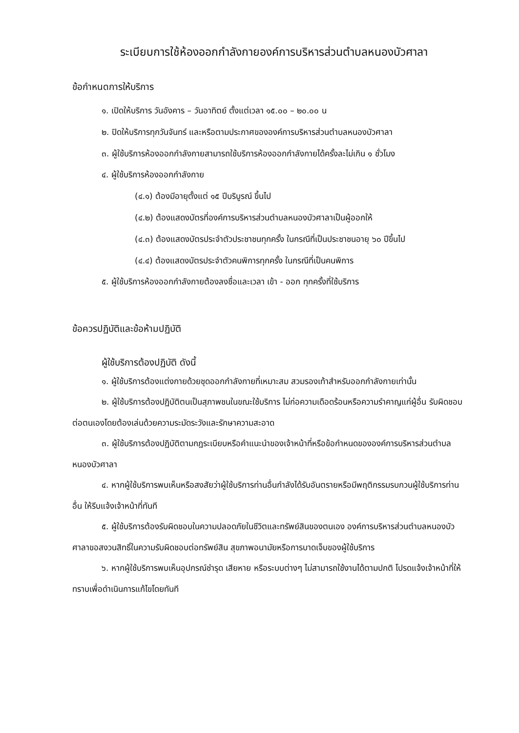ระเบียบการใช้ห้องออกกำลังกายองค์การบริหารส่วนตำบลหนองบัวศาลา
ข้อกำหนดการให้บริการ
๑. เปิดให้บริการ วันอังคาร – วันอาทิตย์ ตั้งแต่เวลา ๑๕.๐๐ – ๒๐.๐๐ น
๒. ปิดให้บริการทุกวันจันทร์ และหรือตามประกาศขององค์การบริหารส่วนตำบลหนองบัวศาลา
๓. ผู้ใช้บริการห้องออกกำลังกายสามารถใช้บริการห้องออกกำลังกายได้ครั้งละไม่เกิน ๑ ชั่วโมง
๔. ผู้ใช้บริการห้องออกกำลังกาย
(๔.๑) ต้องมีอายุตั้งแต่ ๑๕ ปีบริบูรณ์ ขึ้นไป
(๔.๒) ต้องแสดงบัตรที่องค์การบริหารส่วนตำบลหนองบัวศาลาเป็นผู้ออกให้
(๔.๓) ต้องแสดงบัตรประจำตัวประชาชนทุกครั้ง ในกรณีที่เป็นประชาชนอายุ ๖๐ ปีขึ้นไป
(๔.๔) ต้องแสดงบัตรประจำตัวคนพิการทุกครั้ง ในกรณีที่เป็นคนพิการ
๕. ผู้ใช้บริการห้องออกกำลังกายต้องลงชื่อและเวลา เข้า - ออก ทุกครั้งที่ใช้บริการ
ข้อควรปฏิบัติและข้อห้ามปฏิบัติ
ผู้ใช้บริการต้องปฏิบัติ ดังนี้
๑. ผู้ใช้บริการต้องแต่งกายด้วยชุดออกกำลังกายที่เหมาะสม สวมรองเท้าสำหรับออกกำลังกายเท่านั้น
๒. ผู้ใช้บริการต้องปฏิบัติตนเป็นสุภาพชนในขณะใช้บริการ ไม่ก่อความเดือดร้อนหรือความรำคาญแก่ผู้อื่น รับผิดชอบต่อตนเองโดยต้องเล่นด้วยความระมัดระวังและรักษาความสะอาด
๓. ผู้ใช้บริการต้องปฏิบัติตามกฎระเบียบหรือคำแนะนำของเจ้าหน้าที่หรือข้อกำหนดขององค์การบริหารส่วนตำบลหนองบัวศาลา
๔. หากผู้ใช้บริการพบเห็นหรือสงสัยว่าผู้ใช้บริการท่านอื่นกำลังได้รับอันตรายหรือมีพฤติกรรมรบกวนผู้ใช้บริการท่านอื่น ให้รีบแจ้งเจ้าหน้าที่ทันที
๕. ผู้ใช้บริการต้องรับผิดชอบในความปลอดภัยในชีวิตและทรัพย์สินของตนเอง องค์การบริหารส่วนตำบลหนองบัวศาลาขอสงวนสิทธิ์ในความรับผิดชอบต่อทรัพย์สิน สุขภาพอนามัยหรือการบาดเจ็บของผู้ใช้บริการ
๖. หากผู้ใช้บริการพบเห็นอุปกรณ์ชำรุด เสียหาย หรือระบบต่างๆ ไม่สามารถใช้งานได้ตามปกติ โปรดแจ้งเจ้าหน้าที่ให้ทราบเพื่อดำเนินการแก้ไขโดยทันที